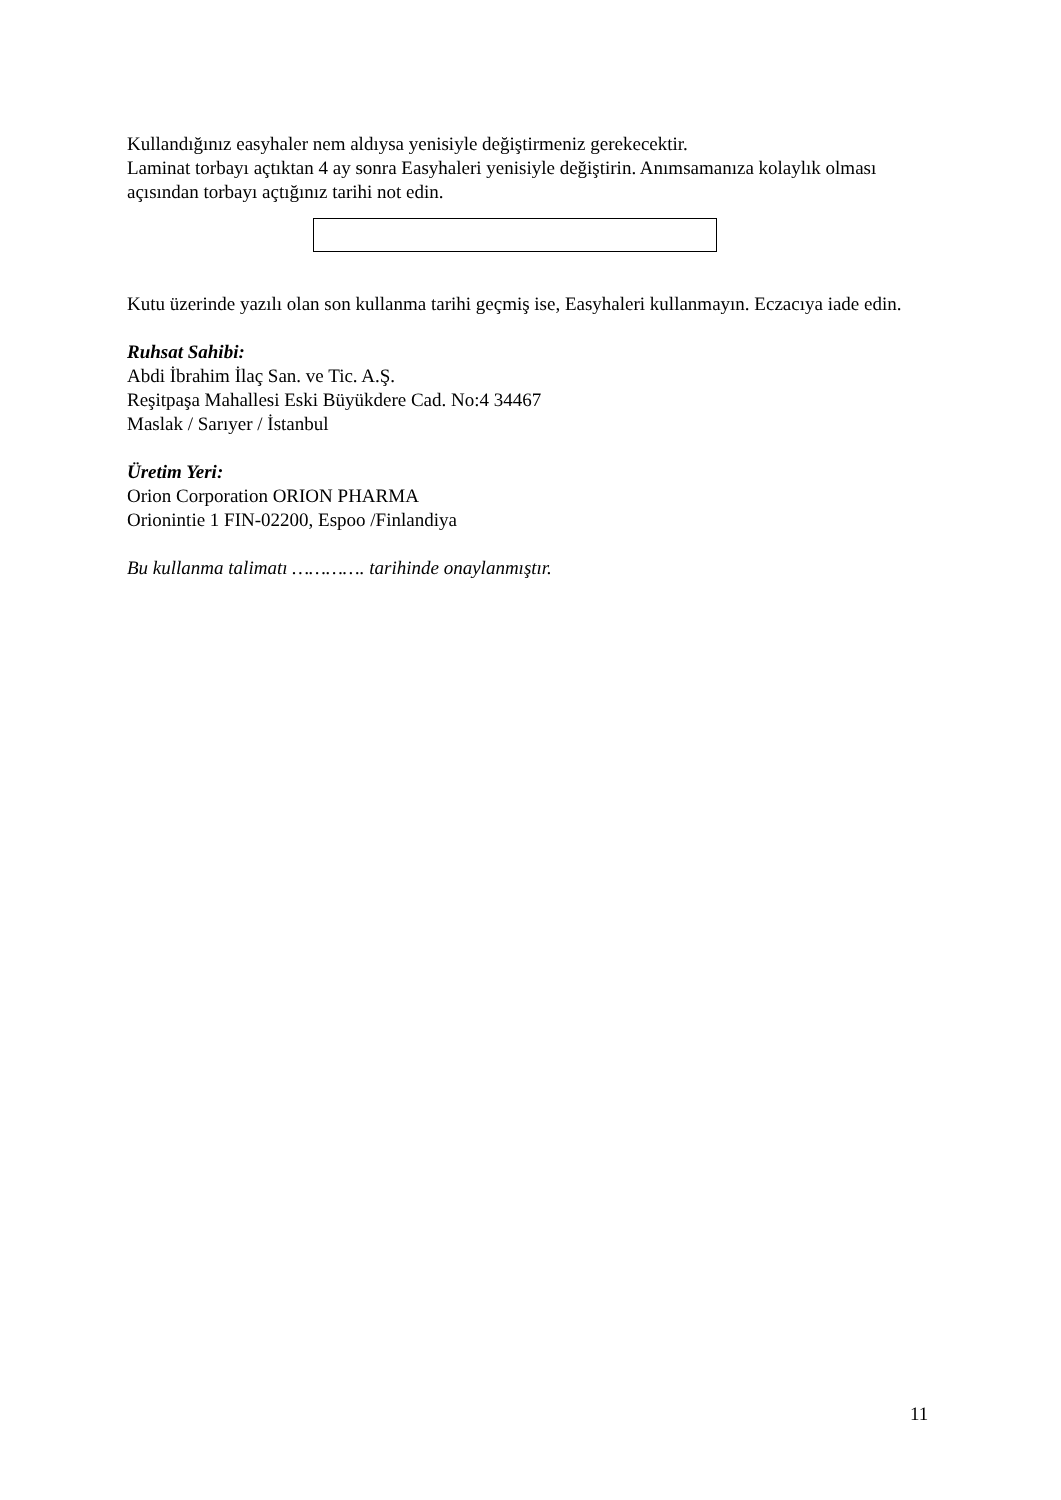Kullandığınız easyhaler nem aldıysa yenisiyle değiştirmeniz gerekecektir.
Laminat torbayı açtıktan 4 ay sonra Easyhaleri yenisiyle değiştirin. Anımsamanıza kolaylık olması açısından torbayı açtığınız tarihi not edin.
Kutu üzerinde yazılı olan son kullanma tarihi geçmiş ise, Easyhaleri kullanmayın. Eczacıya iade edin.
Ruhsat Sahibi:
Abdi İbrahim İlaç San. ve Tic. A.Ş.
Reşitpaşa Mahallesi Eski Büyükdere Cad. No:4 34467
Maslak / Sarıyer / İstanbul
Üretim Yeri:
Orion Corporation ORION PHARMA
Orionintie 1 FIN-02200, Espoo /Finlandiya
Bu kullanma talimatı …………. tarihinde onaylanmıştır.
11